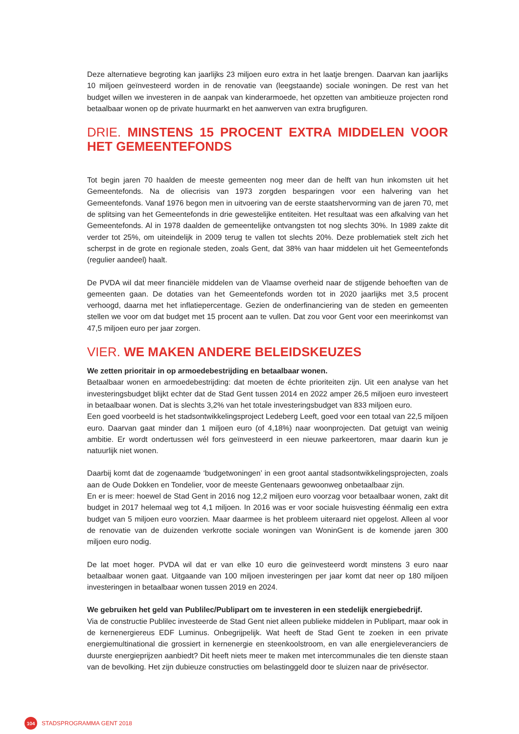Deze alternatieve begroting kan jaarlijks 23 miljoen euro extra in het laatje brengen. Daarvan kan jaarlijks 10 miljoen geïnvesteerd worden in de renovatie van (leegstaande) sociale woningen. De rest van het budget willen we investeren in de aanpak van kinderarmoede, het opzetten van ambitieuze projecten rond betaalbaar wonen op de private huurmarkt en het aanwerven van extra brugfiguren.
DRIE. MINSTENS 15 PROCENT EXTRA MIDDELEN VOOR HET GEMEENTEFONDS
Tot begin jaren 70 haalden de meeste gemeenten nog meer dan de helft van hun inkomsten uit het Gemeentefonds. Na de oliecrisis van 1973 zorgden besparingen voor een halvering van het Gemeentefonds. Vanaf 1976 begon men in uitvoering van de eerste staatshervorming van de jaren 70, met de splitsing van het Gemeentefonds in drie gewestelijke entiteiten. Het resultaat was een afkalving van het Gemeentefonds. Al in 1978 daalden de gemeentelijke ontvangsten tot nog slechts 30%. In 1989 zakte dit verder tot 25%, om uiteindelijk in 2009 terug te vallen tot slechts 20%. Deze problematiek stelt zich het scherpst in de grote en regionale steden, zoals Gent, dat 38% van haar middelen uit het Gemeentefonds (regulier aandeel) haalt.
De PVDA wil dat meer financiële middelen van de Vlaamse overheid naar de stijgende behoeften van de gemeenten gaan. De dotaties van het Gemeentefonds worden tot in 2020 jaarlijks met 3,5 procent verhoogd, daarna met het inflatiepercentage. Gezien de onderfinanciering van de steden en gemeenten stellen we voor om dat budget met 15 procent aan te vullen. Dat zou voor Gent voor een meerinkomst van 47,5 miljoen euro per jaar zorgen.
VIER. WE MAKEN ANDERE BELEIDSKEUZES
We zetten prioritair in op armoedebestrijding en betaalbaar wonen.
Betaalbaar wonen en armoedebestrijding: dat moeten de échte prioriteiten zijn. Uit een analyse van het investeringsbudget blijkt echter dat de Stad Gent tussen 2014 en 2022 amper 26,5 miljoen euro investeert in betaalbaar wonen. Dat is slechts 3,2% van het totale investeringsbudget van 833 miljoen euro.
Een goed voorbeeld is het stadsontwikkelingsproject Ledeberg Leeft, goed voor een totaal van 22,5 miljoen euro. Daarvan gaat minder dan 1 miljoen euro (of 4,18%) naar woonprojecten. Dat getuigt van weinig ambitie. Er wordt ondertussen wél fors geïnvesteerd in een nieuwe parkeertoren, maar daarin kun je natuurlijk niet wonen.
Daarbij komt dat de zogenaamde ‘budgetwoningen’ in een groot aantal stadsontwikkelingsprojecten, zoals aan de Oude Dokken en Tondelier, voor de meeste Gentenaars gewoonweg onbetaalbaar zijn.
En er is meer: hoewel de Stad Gent in 2016 nog 12,2 miljoen euro voorzag voor betaalbaar wonen, zakt dit budget in 2017 helemaal weg tot 4,1 miljoen. In 2016 was er voor sociale huisvesting éénmalig een extra budget van 5 miljoen euro voorzien. Maar daarmee is het probleem uiteraard niet opgelost. Alleen al voor de renovatie van de duizenden verkrotte sociale woningen van WoninGent is de komende jaren 300 miljoen euro nodig.
De lat moet hoger. PVDA wil dat er van elke 10 euro die geïnvesteerd wordt minstens 3 euro naar betaalbaar wonen gaat. Uitgaande van 100 miljoen investeringen per jaar komt dat neer op 180 miljoen investeringen in betaalbaar wonen tussen 2019 en 2024.
We gebruiken het geld van Publilec/Publipart om te investeren in een stedelijk energiebedrijf.
Via de constructie Publilec investeerde de Stad Gent niet alleen publieke middelen in Publipart, maar ook in de kernenergiereus EDF Luminus. Onbegrijpelijk. Wat heeft de Stad Gent te zoeken in een private energiemultinational die grossiert in kernenergie en steenkoolstroom, en van alle energieleveranciers de duurste energieprijzen aanbiedt? Dit heeft niets meer te maken met intercommunales die ten dienste staan van de bevolking. Het zijn dubieuze constructies om belastinggeld door te sluizen naar de privésector.
104
STADSPROGRAMMA GENT 2018